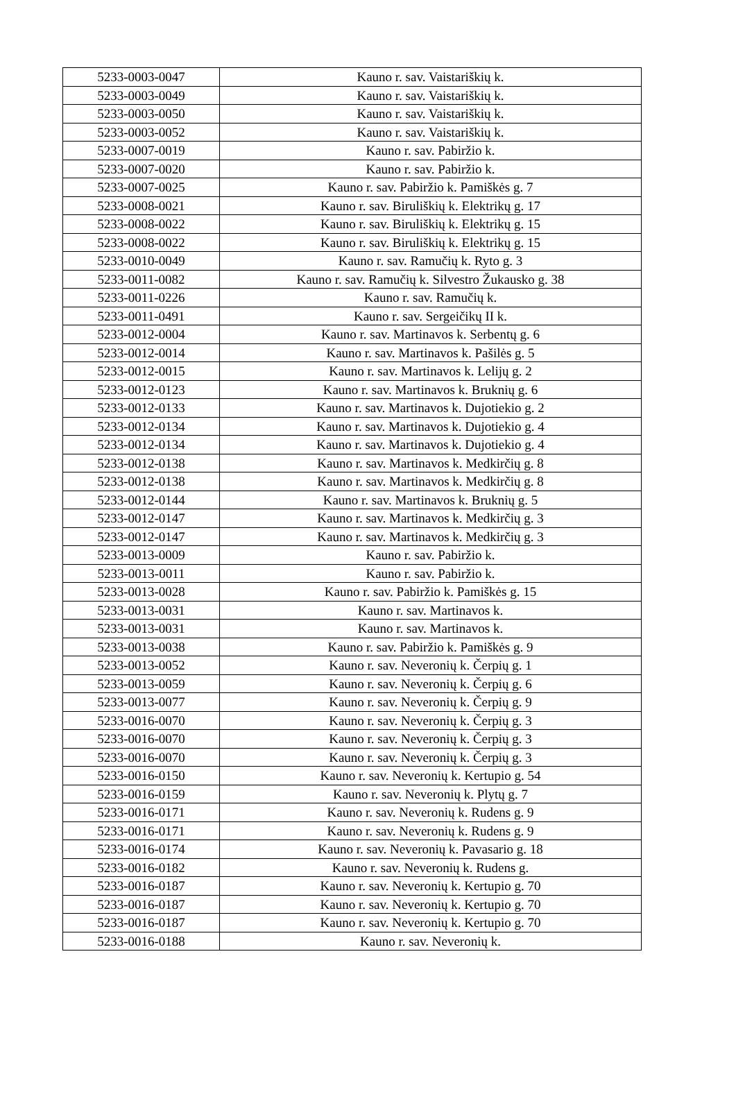| 5233-0003-0047 | Kauno r. sav. Vaistariškių k. |
| 5233-0003-0049 | Kauno r. sav. Vaistariškių k. |
| 5233-0003-0050 | Kauno r. sav. Vaistariškių k. |
| 5233-0003-0052 | Kauno r. sav. Vaistariškių k. |
| 5233-0007-0019 | Kauno r. sav. Pabiržio k. |
| 5233-0007-0020 | Kauno r. sav. Pabiržio k. |
| 5233-0007-0025 | Kauno r. sav. Pabiržio k. Pamiškės g. 7 |
| 5233-0008-0021 | Kauno r. sav. Biruliškių k. Elektrikų g. 17 |
| 5233-0008-0022 | Kauno r. sav. Biruliškių k. Elektrikų g. 15 |
| 5233-0008-0022 | Kauno r. sav. Biruliškių k. Elektrikų g. 15 |
| 5233-0010-0049 | Kauno r. sav. Ramučių k. Ryto g. 3 |
| 5233-0011-0082 | Kauno r. sav. Ramučių k. Silvestro Žukausko g. 38 |
| 5233-0011-0226 | Kauno r. sav. Ramučių k. |
| 5233-0011-0491 | Kauno r. sav. Sergeičikų II k. |
| 5233-0012-0004 | Kauno r. sav. Martinavos k. Serbentų g. 6 |
| 5233-0012-0014 | Kauno r. sav. Martinavos k. Pašilės g. 5 |
| 5233-0012-0015 | Kauno r. sav. Martinavos k. Lelijų g. 2 |
| 5233-0012-0123 | Kauno r. sav. Martinavos k. Bruknių g. 6 |
| 5233-0012-0133 | Kauno r. sav. Martinavos k. Dujotiekio g. 2 |
| 5233-0012-0134 | Kauno r. sav. Martinavos k. Dujotiekio g. 4 |
| 5233-0012-0134 | Kauno r. sav. Martinavos k. Dujotiekio g. 4 |
| 5233-0012-0138 | Kauno r. sav. Martinavos k. Medkirčių g. 8 |
| 5233-0012-0138 | Kauno r. sav. Martinavos k. Medkirčių g. 8 |
| 5233-0012-0144 | Kauno r. sav. Martinavos k. Bruknių g. 5 |
| 5233-0012-0147 | Kauno r. sav. Martinavos k. Medkirčių g. 3 |
| 5233-0012-0147 | Kauno r. sav. Martinavos k. Medkirčių g. 3 |
| 5233-0013-0009 | Kauno r. sav. Pabiržio k. |
| 5233-0013-0011 | Kauno r. sav. Pabiržio k. |
| 5233-0013-0028 | Kauno r. sav. Pabiržio k. Pamiškės g. 15 |
| 5233-0013-0031 | Kauno r. sav. Martinavos k. |
| 5233-0013-0031 | Kauno r. sav. Martinavos k. |
| 5233-0013-0038 | Kauno r. sav. Pabiržio k. Pamiškės g. 9 |
| 5233-0013-0052 | Kauno r. sav. Neveronių k. Čerpių g. 1 |
| 5233-0013-0059 | Kauno r. sav. Neveronių k. Čerpių g. 6 |
| 5233-0013-0077 | Kauno r. sav. Neveronių k. Čerpių g. 9 |
| 5233-0016-0070 | Kauno r. sav. Neveronių k. Čerpių g. 3 |
| 5233-0016-0070 | Kauno r. sav. Neveronių k. Čerpių g. 3 |
| 5233-0016-0070 | Kauno r. sav. Neveronių k. Čerpių g. 3 |
| 5233-0016-0150 | Kauno r. sav. Neveronių k. Kertupio g. 54 |
| 5233-0016-0159 | Kauno r. sav. Neveronių k. Plytų g. 7 |
| 5233-0016-0171 | Kauno r. sav. Neveronių k. Rudens g. 9 |
| 5233-0016-0171 | Kauno r. sav. Neveronių k. Rudens g. 9 |
| 5233-0016-0174 | Kauno r. sav. Neveronių k. Pavasario g. 18 |
| 5233-0016-0182 | Kauno r. sav. Neveronių k. Rudens g. |
| 5233-0016-0187 | Kauno r. sav. Neveronių k. Kertupio g. 70 |
| 5233-0016-0187 | Kauno r. sav. Neveronių k. Kertupio g. 70 |
| 5233-0016-0187 | Kauno r. sav. Neveronių k. Kertupio g. 70 |
| 5233-0016-0188 | Kauno r. sav. Neveronių k. |